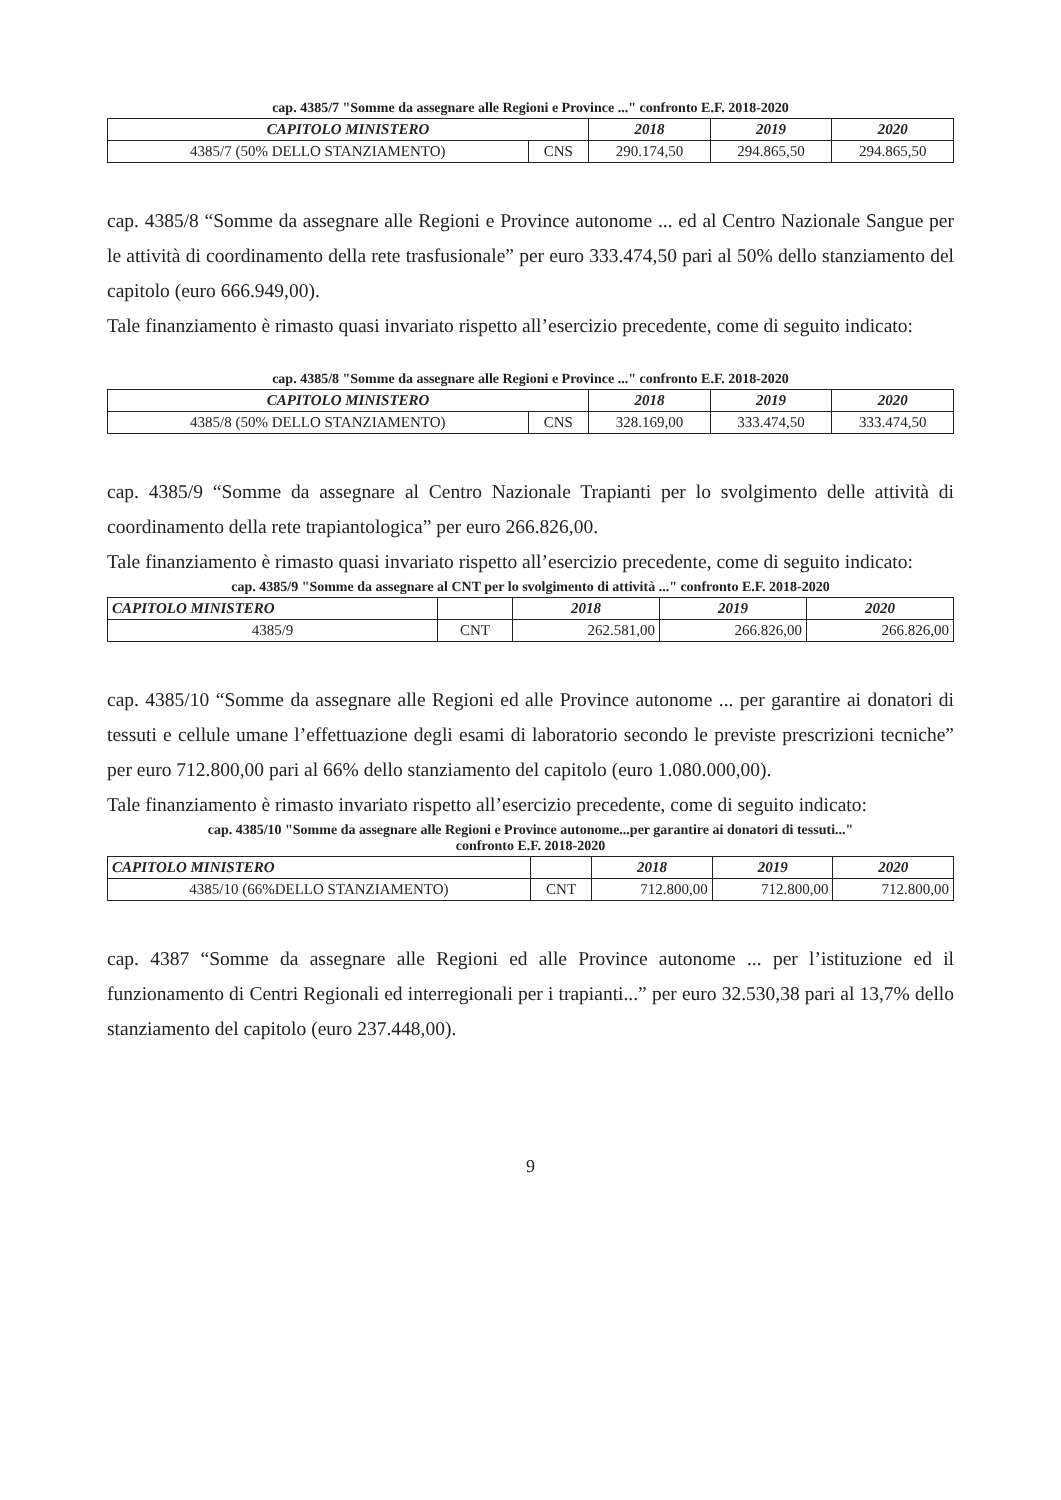cap. 4385/7 "Somme da assegnare alle Regioni e Province ..." confronto E.F. 2018-2020
| CAPITOLO MINISTERO | | 2018 | 2019 | 2020 |
| --- | --- | --- | --- | --- |
| 4385/7 (50% DELLO STANZIAMENTO) | CNS | 290.174,50 | 294.865,50 | 294.865,50 |
cap. 4385/8 “Somme da assegnare alle Regioni e Province autonome ... ed al Centro Nazionale Sangue per le attività di coordinamento della rete trasfusionale” per euro 333.474,50 pari al 50% dello stanziamento del capitolo (euro 666.949,00).
Tale finanziamento è rimasto quasi invariato rispetto all’esercizio precedente, come di seguito indicato:
cap. 4385/8 "Somme da assegnare alle Regioni e Province ..." confronto E.F. 2018-2020
| CAPITOLO MINISTERO | | 2018 | 2019 | 2020 |
| --- | --- | --- | --- | --- |
| 4385/8 (50% DELLO STANZIAMENTO) | CNS | 328.169,00 | 333.474,50 | 333.474,50 |
cap. 4385/9 “Somme da assegnare al Centro Nazionale Trapianti per lo svolgimento delle attività di coordinamento della rete trapiantologica” per euro 266.826,00.
Tale finanziamento è rimasto quasi invariato rispetto all’esercizio precedente, come di seguito indicato:
cap. 4385/9 "Somme da assegnare al CNT per lo svolgimento di attività ..." confronto E.F. 2018-2020
| CAPITOLO MINISTERO | | 2018 | 2019 | 2020 |
| --- | --- | --- | --- | --- |
| 4385/9 | CNT | 262.581,00 | 266.826,00 | 266.826,00 |
cap. 4385/10 “Somme da assegnare alle Regioni ed alle Province autonome ... per garantire ai donatori di tessuti e cellule umane l’effettuazione degli esami di laboratorio secondo le previste prescrizioni tecniche” per euro 712.800,00 pari al 66% dello stanziamento del capitolo (euro 1.080.000,00).
Tale finanziamento è rimasto invariato rispetto all’esercizio precedente, come di seguito indicato:
cap. 4385/10 "Somme da assegnare alle Regioni e Province autonome...per garantire ai donatori di tessuti..."
confronto E.F. 2018-2020
| CAPITOLO MINISTERO | | 2018 | 2019 | 2020 |
| --- | --- | --- | --- | --- |
| 4385/10 (66%DELLO STANZIAMENTO) | CNT | 712.800,00 | 712.800,00 | 712.800,00 |
cap. 4387 “Somme da assegnare alle Regioni ed alle Province autonome ... per l’istituzione ed il funzionamento di Centri Regionali ed interregionali per i trapianti...” per euro 32.530,38 pari al 13,7% dello stanziamento del capitolo (euro 237.448,00).
9